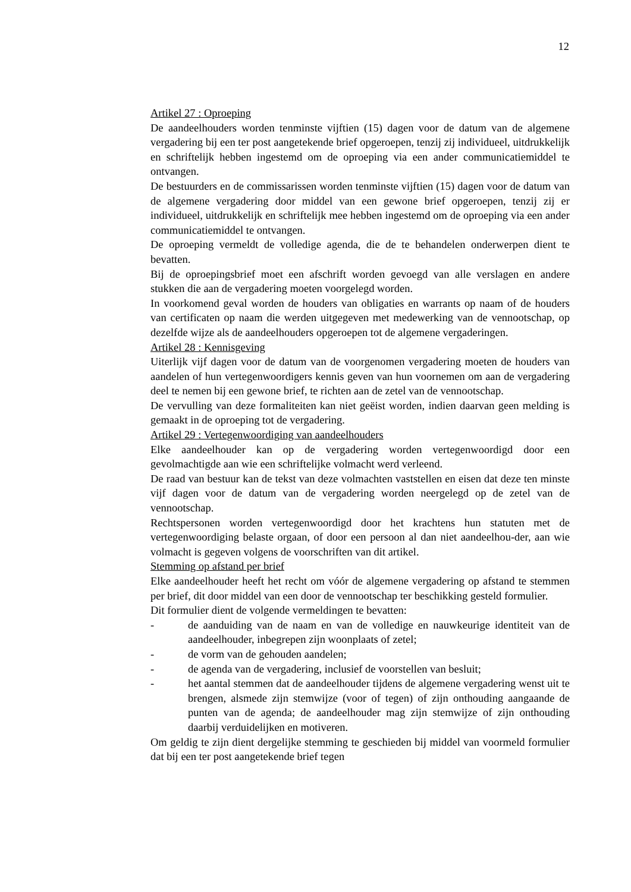12
Artikel 27 : Oproeping
De aandeelhouders worden tenminste vijftien (15) dagen voor de datum van de algemene vergadering bij een ter post aangetekende brief opgeroepen, tenzij zij individueel, uitdrukkelijk en schriftelijk hebben ingestemd om de oproeping via een ander communicatiemiddel te ontvangen.
De bestuurders en de commissarissen worden tenminste vijftien (15) dagen voor de datum van de algemene vergadering door middel van een gewone brief opgeroepen, tenzij zij er individueel, uitdrukkelijk en schriftelijk mee hebben ingestemd om de oproeping via een ander communicatiemiddel te ontvangen.
De oproeping vermeldt de volledige agenda, die de te behandelen onderwerpen dient te bevatten.
Bij de oproepingsbrief moet een afschrift worden gevoegd van alle verslagen en andere stukken die aan de vergadering moeten voorgelegd worden.
In voorkomend geval worden de houders van obligaties en warrants op naam of de houders van certificaten op naam die werden uitgegeven met medewerking van de vennootschap, op dezelfde wijze als de aandeelhouders opgeroepen tot de algemene vergaderingen.
Artikel 28 : Kennisgeving
Uiterlijk vijf dagen voor de datum van de voorgenomen vergadering moeten de houders van aandelen of hun vertegenwoordigers kennis geven van hun voornemen om aan de vergadering deel te nemen bij een gewone brief, te richten aan de zetel van de vennootschap.
De vervulling van deze formaliteiten kan niet geëist worden, indien daarvan geen melding is gemaakt in de oproeping tot de vergadering.
Artikel 29 : Vertegenwoordiging van aandeelhouders
Elke aandeelhouder kan op de vergadering worden vertegenwoordigd door een gevolmachtigde aan wie een schriftelijke volmacht werd verleend.
De raad van bestuur kan de tekst van deze volmachten vaststellen en eisen dat deze ten minste vijf dagen voor de datum van de vergadering worden neergelegd op de zetel van de vennootschap.
Rechtspersonen worden vertegenwoordigd door het krachtens hun statuten met de vertegenwoordiging belaste orgaan, of door een persoon al dan niet aandeelhou-der, aan wie volmacht is gegeven volgens de voorschriften van dit artikel.
Stemming op afstand per brief
Elke aandeelhouder heeft het recht om vóór de algemene vergadering op afstand te stemmen per brief, dit door middel van een door de vennootschap ter beschikking gesteld formulier.
Dit formulier dient de volgende vermeldingen te bevatten:
- de aanduiding van de naam en van de volledige en nauwkeurige identiteit van de aandeelhouder, inbegrepen zijn woonplaats of zetel;
- de vorm van de gehouden aandelen;
- de agenda van de vergadering, inclusief de voorstellen van besluit;
- het aantal stemmen dat de aandeelhouder tijdens de algemene vergadering wenst uit te brengen, alsmede zijn stemwijze (voor of tegen) of zijn onthouding aangaande de punten van de agenda; de aandeelhouder mag zijn stemwijze of zijn onthouding daarbij verduidelijken en motiveren.
Om geldig te zijn dient dergelijke stemming te geschieden bij middel van voormeld formulier dat bij een ter post aangetekende brief tegen